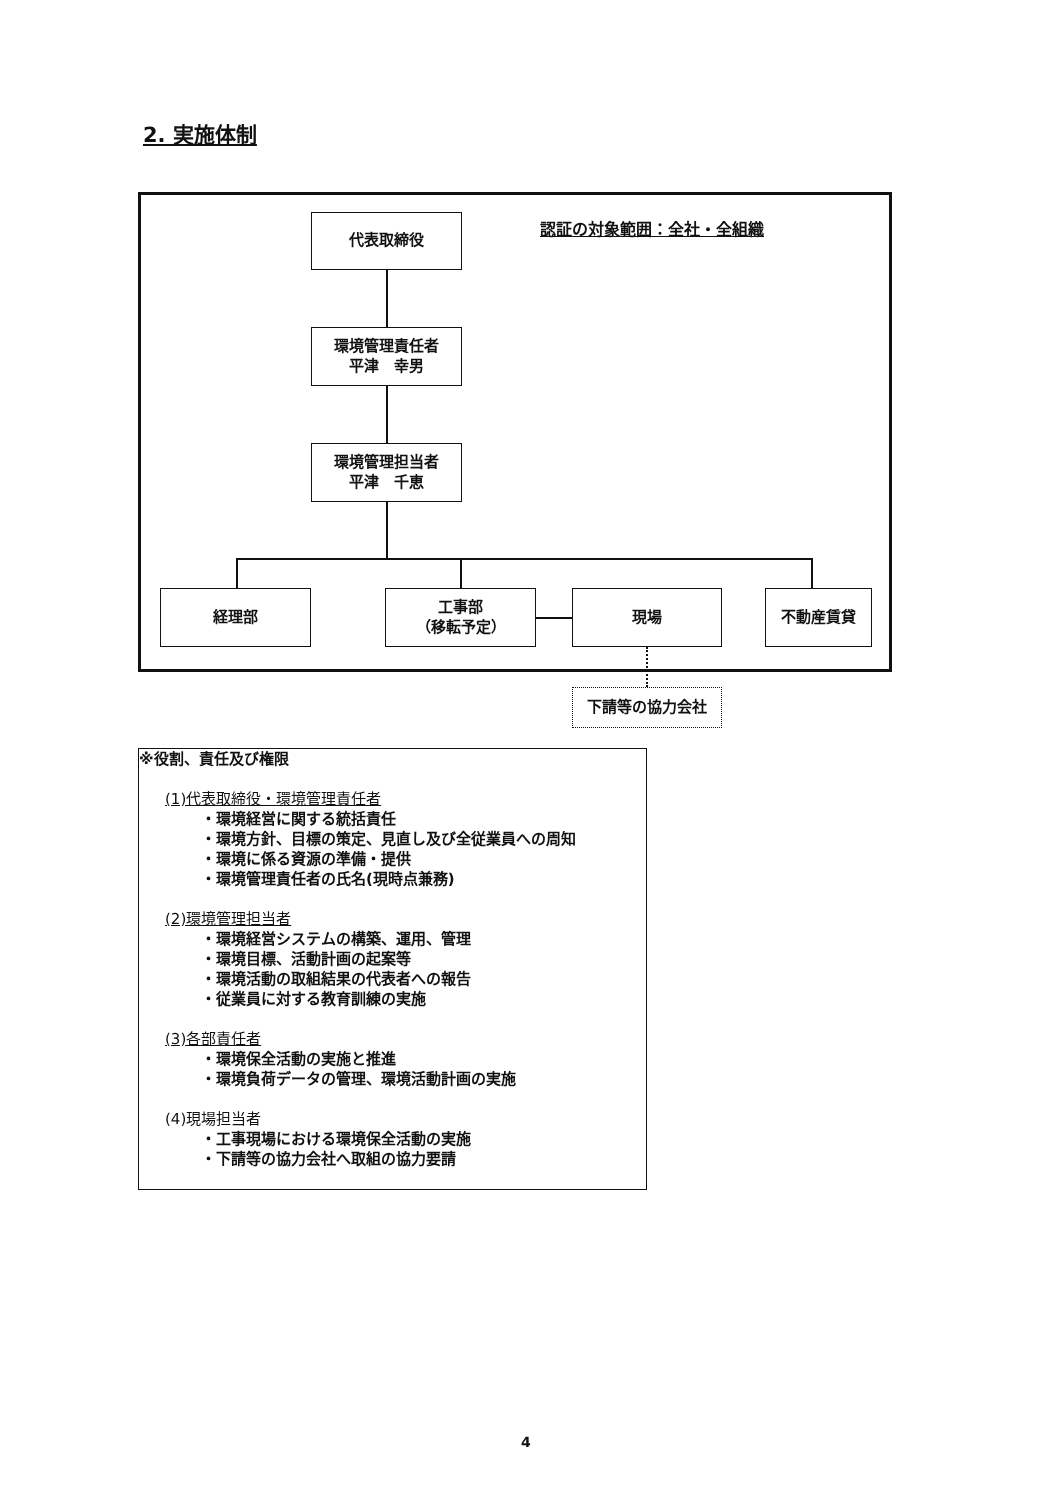2. 実施体制
認証の対象範囲：全社・全組織
代表取締役
環境管理責任者
平津　幸男
環境管理担当者
平津　千恵
経理部
工事部
（移転予定）
現場 不動産賃貸
下請等の協力会社
※役割、責任及び権限
(1)代表取締役・環境管理責任者
・環境経営に関する統括責任
・環境方針、目標の策定、見直し及び全従業員への周知
・環境に係る資源の準備・提供
・環境管理責任者の氏名(現時点兼務)
(2)環境管理担当者
・環境経営システムの構築、運用、管理
・環境目標、活動計画の起案等
・環境活動の取組結果の代表者への報告
・従業員に対する教育訓練の実施
(3)各部責任者
・環境保全活動の実施と推進
・環境負荷データの管理、環境活動計画の実施
(4)現場担当者
・工事現場における環境保全活動の実施
・下請等の協力会社へ取組の協力要請
4